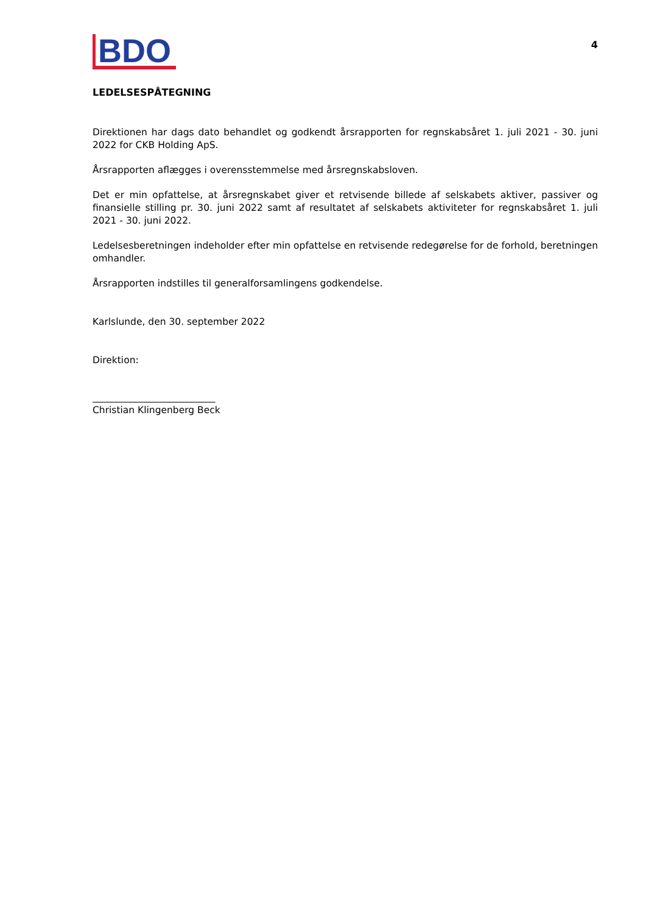BDO
4
LEDELSESPÅTEGNING
Direktionen har dags dato behandlet og godkendt årsrapporten for regnskabsåret 1. juli 2021 - 30. juni 2022 for CKB Holding ApS.
Årsrapporten aflægges i overensstemmelse med årsregnskabsloven.
Det er min opfattelse, at årsregnskabet giver et retvisende billede af selskabets aktiver, passiver og finansielle stilling pr. 30. juni 2022 samt af resultatet af selskabets aktiviteter for regnskabsåret 1. juli 2021 - 30. juni 2022.
Ledelsesberetningen indeholder efter min opfattelse en retvisende redegørelse for de forhold, beretningen omhandler.
Årsrapporten indstilles til generalforsamlingens godkendelse.
Karlslunde, den 30. september 2022
Direktion:
__________________________
Christian Klingenberg Beck